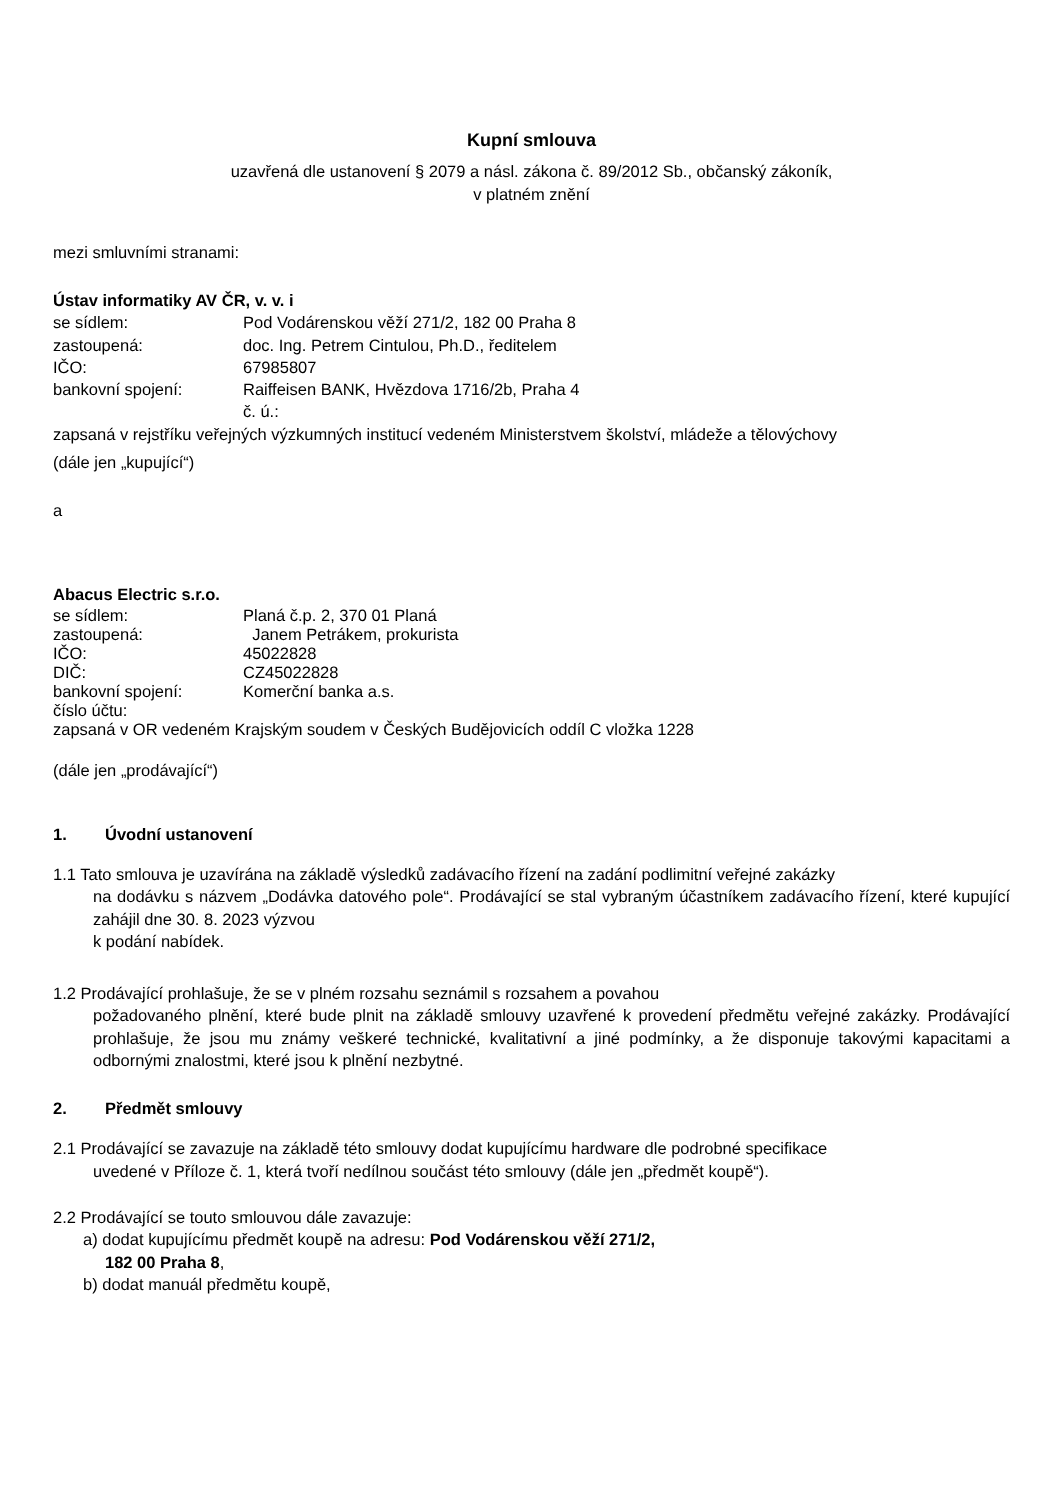Kupní smlouva
uzavřená dle ustanovení § 2079 a násl. zákona č. 89/2012 Sb., občanský zákoník,
v platném znění
mezi smluvními stranami:
Ústav informatiky AV ČR, v. v. i
se sídlem: Pod Vodárenskou věží 271/2, 182 00 Praha 8
zastoupená: doc. Ing. Petrem Cintulou, Ph.D., ředitelem
IČO: 67985807
bankovní spojení: Raiffeisen BANK, Hvězdova 1716/2b, Praha 4
č. ú.:
zapsaná v rejstříku veřejných výzkumných institucí vedeném Ministerstvem školství, mládeže a tělovýchovy
(dále jen „kupující“)
a
Abacus Electric s.r.o.
se sídlem: Planá č.p. 2, 370 01 Planá
zastoupená: Janem Petrákem, prokurista
IČO: 45022828
DIČ: CZ45022828
bankovní spojení: Komerční banka a.s.
číslo účtu:
zapsaná v OR vedeném Krajským soudem v Českých Budějovicích oddíl C vložka 1228
(dále jen „prodávající“)
1. Úvodní ustanovení
1.1 Tato smlouva je uzavírána na základě výsledků zadávacího řízení na zadání podlimitní veřejné zakázky
na dodávku s názvem „Dodávka datového pole“. Prodávající se stal vybraným účastníkem zadávacího řízení, které kupující zahájil dne 30. 8. 2023 výzvou
k podání nabídek.
1.2 Prodávající prohlašuje, že se v plném rozsahu seznámil s rozsahem a povahou
požadovaného plnění, které bude plnit na základě smlouvy uzavřené k provedení předmětu veřejné zakázky. Prodávající prohlašuje, že jsou mu známy veškeré technické, kvalitativní a jiné podmínky, a že disponuje takovými kapacitami a odbornými znalostmi, které jsou k plnění nezbytné.
2. Předmět smlouvy
2.1 Prodávající se zavazuje na základě této smlouvy dodat kupujícímu hardware dle podrobné specifikace
uvedené v Příloze č. 1, která tvoří nedílnou součást této smlouvy (dále jen „předmět koupě“).
2.2 Prodávající se touto smlouvou dále zavazuje:
a) dodat kupujícímu předmět koupě na adresu: Pod Vodárenskou věží 271/2,
182 00 Praha 8,
b) dodat manuál předmětu koupě,